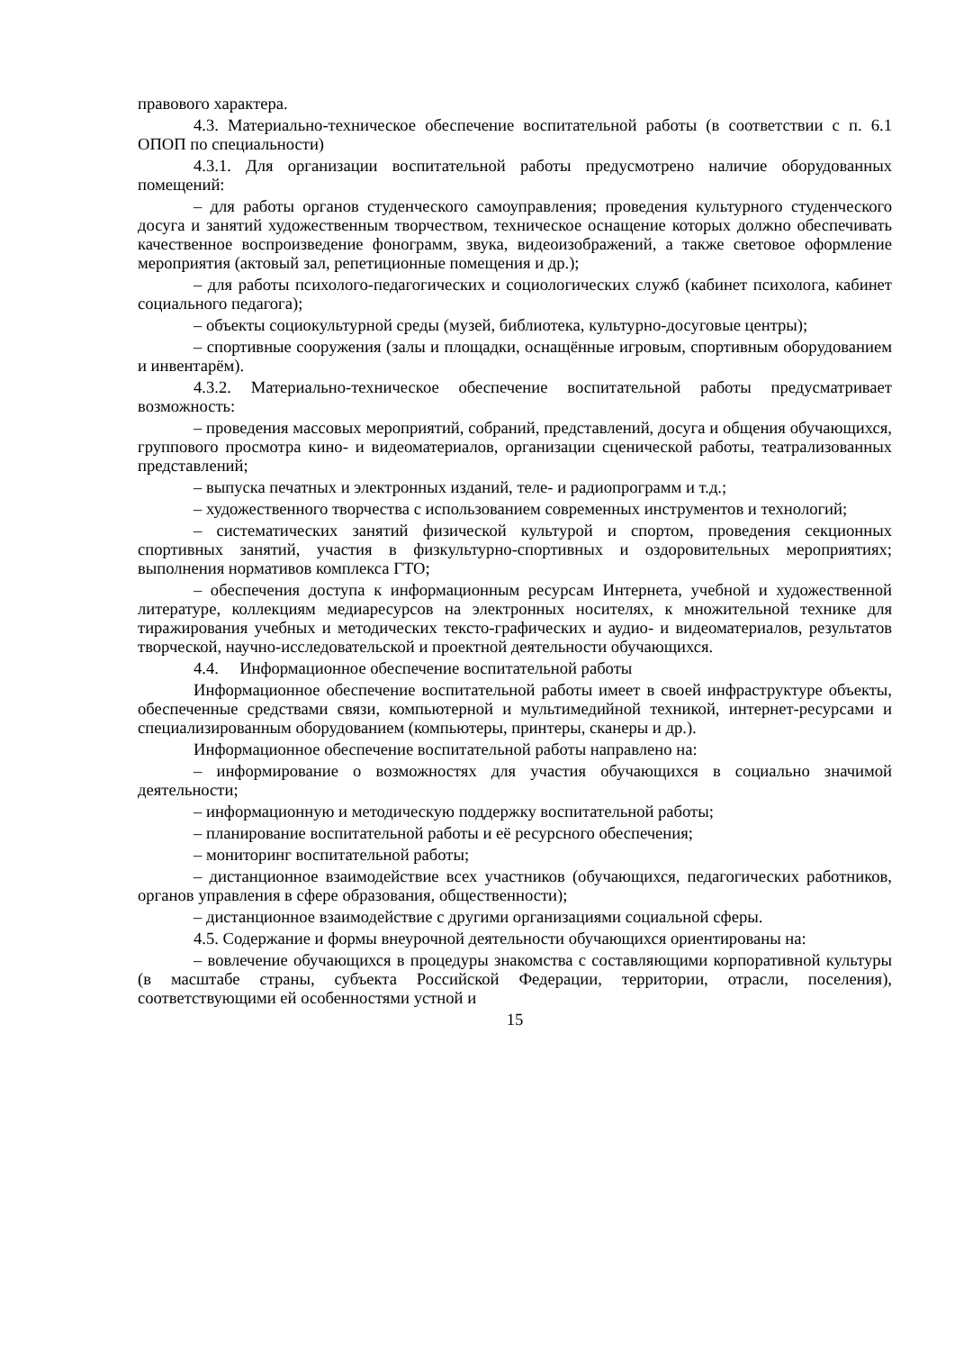правового характера.
4.3. Материально-техническое обеспечение воспитательной работы (в соответствии с п. 6.1 ОПОП по специальности)
4.3.1. Для организации воспитательной работы предусмотрено наличие оборудованных помещений:
– для работы органов студенческого самоуправления; проведения культурного студенческого досуга и занятий художественным творчеством, техническое оснащение которых должно обеспечивать качественное воспроизведение фонограмм, звука, видеоизображений, а также световое оформление мероприятия (актовый зал, репетиционные помещения и др.);
– для работы психолого-педагогических и социологических служб (кабинет психолога, кабинет социального педагога);
– объекты социокультурной среды (музей, библиотека, культурно-досуговые центры);
– спортивные сооружения (залы и площадки, оснащённые игровым, спортивным оборудованием и инвентарём).
4.3.2. Материально-техническое обеспечение воспитательной работы предусматривает возможность:
– проведения массовых мероприятий, собраний, представлений, досуга и общения обучающихся, группового просмотра кино- и видеоматериалов, организации сценической работы, театрализованных представлений;
– выпуска печатных и электронных изданий, теле- и радиопрограмм и т.д.;
– художественного творчества с использованием современных инструментов и технологий;
– систематических занятий физической культурой и спортом, проведения секционных спортивных занятий, участия в физкультурно-спортивных и оздоровительных мероприятиях; выполнения нормативов комплекса ГТО;
– обеспечения доступа к информационным ресурсам Интернета, учебной и художественной литературе, коллекциям медиаресурсов на электронных носителях, к множительной технике для тиражирования учебных и методических тексто-графических и аудио- и видеоматериалов, результатов творческой, научно-исследовательской и проектной деятельности обучающихся.
4.4. Информационное обеспечение воспитательной работы
Информационное обеспечение воспитательной работы имеет в своей инфраструктуре объекты, обеспеченные средствами связи, компьютерной и мультимедийной техникой, интернет-ресурсами и специализированным оборудованием (компьютеры, принтеры, сканеры и др.).
Информационное обеспечение воспитательной работы направлено на:
– информирование о возможностях для участия обучающихся в социально значимой деятельности;
– информационную и методическую поддержку воспитательной работы;
– планирование воспитательной работы и её ресурсного обеспечения;
– мониторинг воспитательной работы;
– дистанционное взаимодействие всех участников (обучающихся, педагогических работников, органов управления в сфере образования, общественности);
– дистанционное взаимодействие с другими организациями социальной сферы.
4.5. Содержание и формы внеурочной деятельности обучающихся ориентированы на:
– вовлечение обучающихся в процедуры знакомства с составляющими корпоративной культуры (в масштабе страны, субъекта Российской Федерации, территории, отрасли, поселения), соответствующими ей особенностями устной и
15